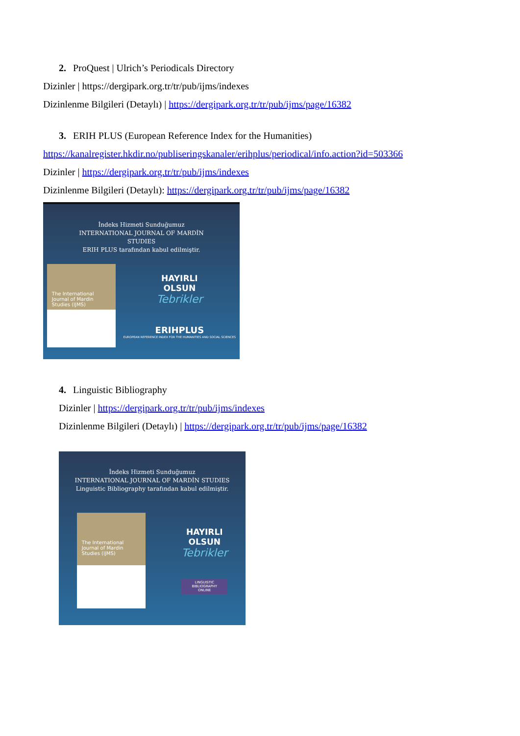2. ProQuest | Ulrich’s Periodicals Directory
Dizinler | https://dergipark.org.tr/tr/pub/ijms/indexes
Dizinlenme Bilgileri (Detaylı) | https://dergipark.org.tr/tr/pub/ijms/page/16382
3. ERIH PLUS (European Reference Index for the Humanities)
https://kanalregister.hkdir.no/publiseringskanaler/erihplus/periodical/info.action?id=503366
Dizinler | https://dergipark.org.tr/tr/pub/ijms/indexes
Dizinlenme Bilgileri (Detaylı): https://dergipark.org.tr/tr/pub/ijms/page/16382
İndeks Hizmeti Sunduğumuz
INTERNATIONAL JOURNAL OF MARDİN
STUDIES
ERIH PLUS tarafından kabul edilmiştir.
The International Journal of Mardin Studies (IJMS)
HAYIRLI
OLSUN
Tebrikler
ERIHPLUS
EUROPEAN REFERENCE INDEX FOR THE HUMANITIES AND SOCIAL SCIENCES
4. Linguistic Bibliography
Dizinler | https://dergipark.org.tr/tr/pub/ijms/indexes
Dizinlenme Bilgileri (Detaylı) | https://dergipark.org.tr/tr/pub/ijms/page/16382
İndeks Hizmeti Sunduğumuz
INTERNATIONAL JOURNAL OF MARDİN STUDIES
Linguistic Bibliography tarafından kabul edilmiştir.
The International Journal of Mardin Studies (IJMS)
HAYIRLI
OLSUN
Tebrikler
LINGUISTIC
BIBLIOGRAPHY
ONLINE